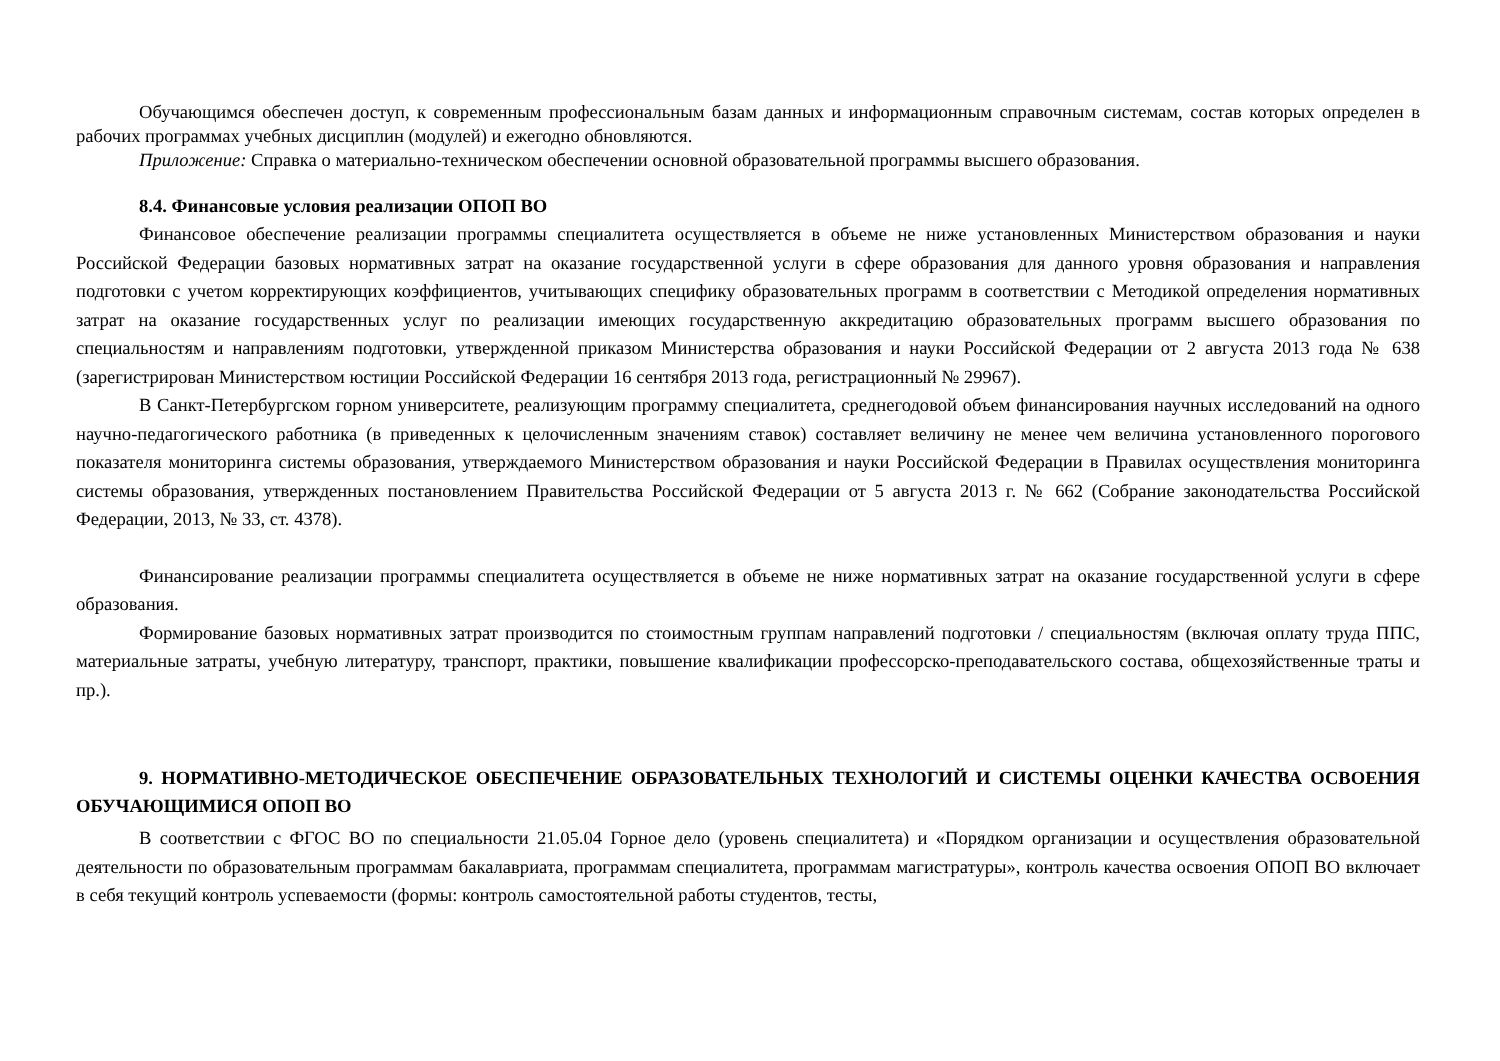Обучающимся обеспечен доступ, к современным профессиональным базам данных и информационным справочным системам, состав которых определен в рабочих программах учебных дисциплин (модулей) и ежегодно обновляются.
Приложение: Справка о материально-техническом обеспечении основной образовательной программы высшего образования.
8.4. Финансовые условия реализации ОПОП ВО
Финансовое обеспечение реализации программы специалитета осуществляется в объеме не ниже установленных Министерством образования и науки Российской Федерации базовых нормативных затрат на оказание государственной услуги в сфере образования для данного уровня образования и направления подготовки с учетом корректирующих коэффициентов, учитывающих специфику образовательных программ в соответствии с Методикой определения нормативных затрат на оказание государственных услуг по реализации имеющих государственную аккредитацию образовательных программ высшего образования по специальностям и направлениям подготовки, утвержденной приказом Министерства образования и науки Российской Федерации от 2 августа 2013 года № 638 (зарегистрирован Министерством юстиции Российской Федерации 16 сентября 2013 года, регистрационный № 29967).
В Санкт-Петербургском горном университете, реализующим программу специалитета, среднегодовой объем финансирования научных исследований на одного научно-педагогического работника (в приведенных к целочисленным значениям ставок) составляет величину не менее чем величина установленного порогового показателя мониторинга системы образования, утверждаемого Министерством образования и науки Российской Федерации в Правилах осуществления мониторинга системы образования, утвержденных постановлением Правительства Российской Федерации от 5 августа 2013 г. № 662 (Собрание законодательства Российской Федерации, 2013, № 33, ст. 4378).
Финансирование реализации программы специалитета осуществляется в объеме не ниже нормативных затрат на оказание государственной услуги в сфере образования.
Формирование базовых нормативных затрат производится по стоимостным группам направлений подготовки / специальностям (включая оплату труда ППС, материальные затраты, учебную литературу, транспорт, практики, повышение квалификации профессорско-преподавательского состава, общехозяйственные траты и пр.).
9. НОРМАТИВНО-МЕТОДИЧЕСКОЕ ОБЕСПЕЧЕНИЕ ОБРАЗОВАТЕЛЬНЫХ ТЕХНОЛОГИЙ И СИСТЕМЫ ОЦЕНКИ КАЧЕСТВА ОСВОЕНИЯ ОБУЧАЮЩИМИСЯ ОПОП ВО
В соответствии с ФГОС ВО по специальности 21.05.04 Горное дело (уровень специалитета) и «Порядком организации и осуществления образовательной деятельности по образовательным программам бакалавриата, программам специалитета, программам магистратуры», контроль качества освоения ОПОП ВО включает в себя текущий контроль успеваемости (формы: контроль самостоятельной работы студентов, тесты,